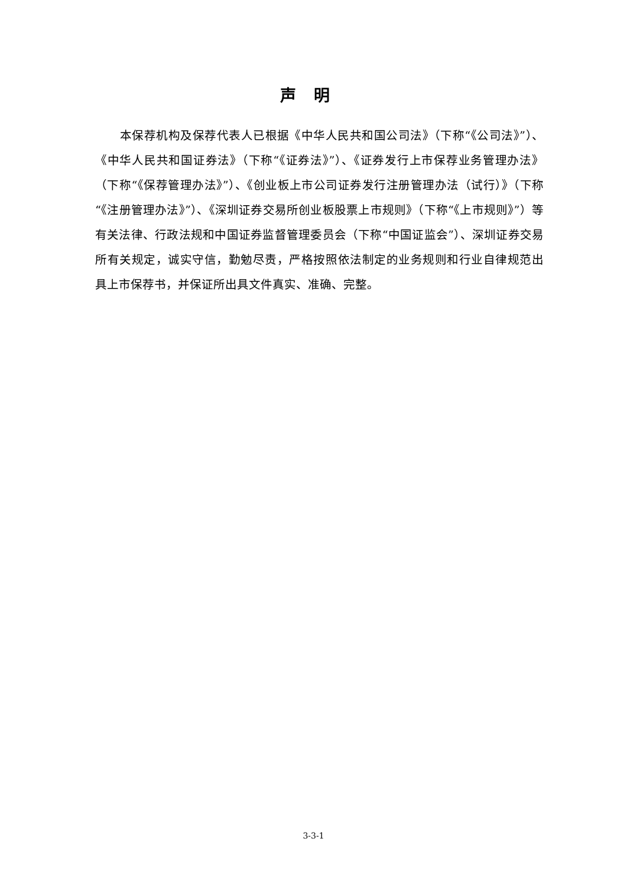声明
本保荐机构及保荐代表人已根据《中华人民共和国公司法》（下称“《公司法》”）、《中华人民共和国证券法》（下称“《证券法》”）、《证券发行上市保荐业务管理办法》（下称“《保荐管理办法》”）、《创业板上市公司证券发行注册管理办法（试行）》（下称“《注册管理办法》”）、《深圳证券交易所创业板股票上市规则》（下称“《上市规则》”）等有关法律、行政法规和中国证券监督管理委员会（下称“中国证监会”）、深圳证券交易所有关规定，诚实守信，勤勉尽责，严格按照依法制定的业务规则和行业自律规范出具上市保荐书，并保证所出具文件真实、准确、完整。
3-3-1